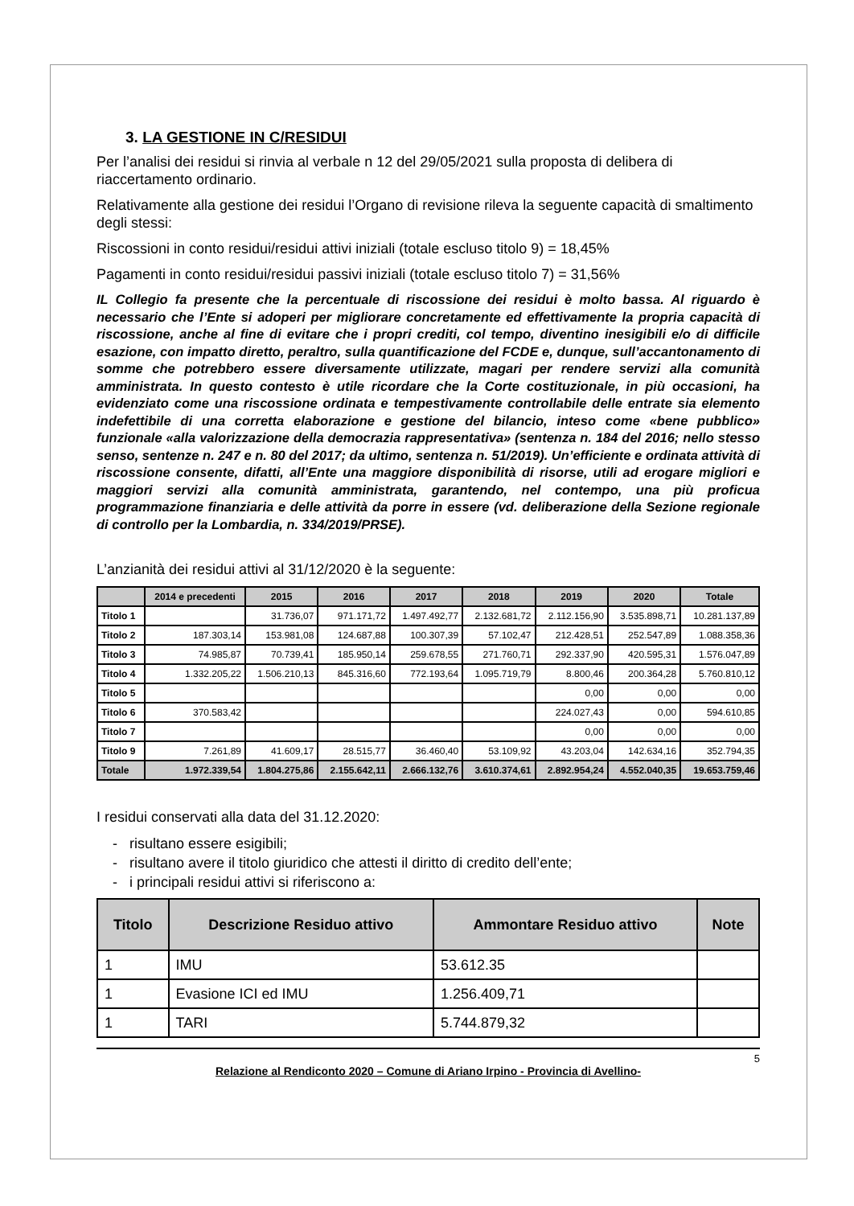3. LA GESTIONE IN C/RESIDUI
Per l’analisi dei residui si rinvia al verbale n 12 del 29/05/2021 sulla proposta di delibera di riaccertamento ordinario.
Relativamente alla gestione dei residui l’Organo di revisione rileva la seguente capacità di smaltimento degli stessi:
Riscossioni in conto residui/residui attivi iniziali (totale escluso titolo 9) = 18,45%
Pagamenti in conto residui/residui passivi iniziali (totale escluso titolo 7) = 31,56%
IL Collegio fa presente che la percentuale di riscossione dei residui è molto bassa. Al riguardo è necessario che l’Ente si adoperi per migliorare concretamente ed effettivamente la propria capacità di riscossione, anche al fine di evitare che i propri crediti, col tempo, diventino inesigibili e/o di difficile esazione, con impatto diretto, peraltro, sulla quantificazione del FCDE e, dunque, sull’accantonamento di somme che potrebbero essere diversamente utilizzate, magari per rendere servizi alla comunità amministrata. In questo contesto è utile ricordare che la Corte costituzionale, in più occasioni, ha evidenziato come una riscossione ordinata e tempestivamente controllabile delle entrate sia elemento indefettibile di una corretta elaborazione e gestione del bilancio, inteso come «bene pubblico» funzionale «alla valorizzazione della democrazia rappresentativa» (sentenza n. 184 del 2016; nello stesso senso, sentenze n. 247 e n. 80 del 2017; da ultimo, sentenza n. 51/2019). Un’efficiente e ordinata attività di riscossione consente, difatti, all’Ente una maggiore disponibilità di risorse, utili ad erogare migliori e maggiori servizi alla comunità amministrata, garantendo, nel contempo, una più proficua programmazione finanziaria e delle attività da porre in essere (vd. deliberazione della Sezione regionale di controllo per la Lombardia, n. 334/2019/PRSE).
L’anzianità dei residui attivi al 31/12/2020 è la seguente:
| | 2014 e precedenti | 2015 | 2016 | 2017 | 2018 | 2019 | 2020 | Totale |
| --- | --- | --- | --- | --- | --- | --- | --- | --- |
| Titolo 1 | | 31.736,07 | 971.171,72 | 1.497.492,77 | 2.132.681,72 | 2.112.156,90 | 3.535.898,71 | 10.281.137,89 |
| Titolo 2 | 187.303,14 | 153.981,08 | 124.687,88 | 100.307,39 | 57.102,47 | 212.428,51 | 252.547,89 | 1.088.358,36 |
| Titolo 3 | 74.985,87 | 70.739,41 | 185.950,14 | 259.678,55 | 271.760,71 | 292.337,90 | 420.595,31 | 1.576.047,89 |
| Titolo 4 | 1.332.205,22 | 1.506.210,13 | 845.316,60 | 772.193,64 | 1.095.719,79 | 8.800,46 | 200.364,28 | 5.760.810,12 |
| Titolo 5 | | | | | | 0,00 | 0,00 | 0,00 |
| Titolo 6 | 370.583,42 | | | | | 224.027,43 | 0,00 | 594.610,85 |
| Titolo 7 | | | | | | 0,00 | 0,00 | 0,00 |
| Titolo 9 | 7.261,89 | 41.609,17 | 28.515,77 | 36.460,40 | 53.109,92 | 43.203,04 | 142.634,16 | 352.794,35 |
| Totale | 1.972.339,54 | 1.804.275,86 | 2.155.642,11 | 2.666.132,76 | 3.610.374,61 | 2.892.954,24 | 4.552.040,35 | 19.653.759,46 |
I residui conservati alla data del 31.12.2020:
- risultano essere esigibili;
- risultano avere il titolo giuridico che attesti il diritto di credito dell’ente;
- i principali residui attivi si riferiscono a:
| Titolo | Descrizione Residuo attivo | Ammontare Residuo attivo | Note |
| --- | --- | --- | --- |
| 1 | IMU | 53.612.35 | |
| 1 | Evasione ICI ed IMU | 1.256.409,71 | |
| 1 | TARI | 5.744.879,32 | |
5
Relazione al Rendiconto 2020 – Comune di Ariano Irpino - Provincia di Avellino-